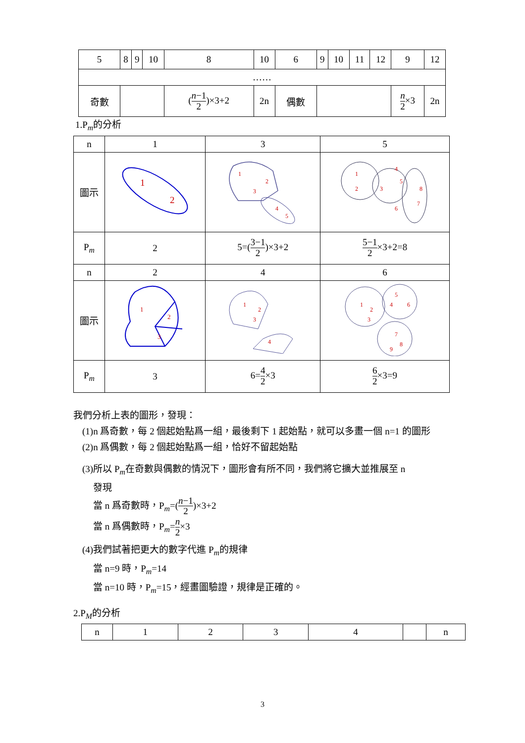| 5 | 8 | 9 | 10 | 8 | 10 | 6 | 9 | 10 | 11 | 12 | 9 | 12 |
| …… | | | | | | | | | | | | |
| 奇數 | | | | ( n −1 2 )×3+2 | 2n | 偶數 | | | | | n 2 ×3 | 2n |
1.P<sub>m</sub>的分析
| n | 1 | 3 | 5 |
| 圖示 | 1 2 | 1 2 3 4 5 | 1 2 3 4 5 6 7 8 |
| P<sub>m</sub> | 2 | 5=( 3−1 2 )×3+2 | 5−1 2 ×3+2=8 |
| n | 2 | 4 | 6 |
| 圖示 | 1 2 3 | 1 2 3 4 | 1 2 3 4 5 6 7 8 9 |
| P<sub>m</sub> | 3 | 6= 4 2 ×3 | 6 2 ×3=9 |
我們分析上表的圖形，發現：
(1)n 爲奇數，每 2 個起始點爲一組，最後剩下 1 起始點，就可以多畫一個 n=1 的圖形
(2)n 爲偶數，每 2 個起始點爲一組，恰好不留起始點
(3)所以 P<sub>m</sub>在奇數與偶數的情況下，圖形會有所不同，我們將它擴大並推展至 n
發現
當 n 爲奇數時，P<sub>m</sub>=(n−1 2)×3+2
當 n 爲偶數時，P<sub>m</sub>=n 2×3
(4)我們試著把更大的數字代進 P<sub>m</sub>的規律
當 n=9 時，P<sub>m</sub>=14
當 n=10 時，P<sub>m</sub>=15，經畫圖驗證，規律是正確的。
2.P<sub>M</sub>的分析
| n | 1 | 2 | 3 | 4 | | n |
3